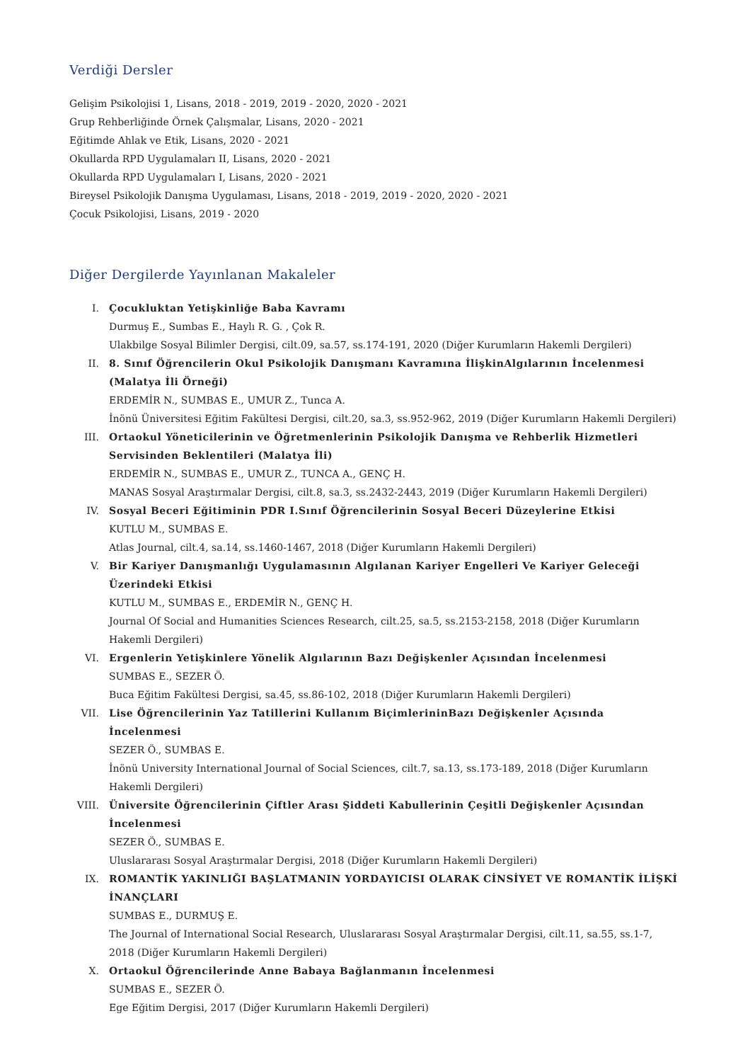Verdiği Dersler
Gelişim Psikolojisi 1, Lisans, 2018 - 2019, 2019 - 2020, 2020 - 2021
Grup Rehberliğinde Örnek Çalışmalar, Lisans, 2020 - 2021
Eğitimde Ahlak ve Etik, Lisans, 2020 - 2021
Okullarda RPD Uygulamaları II, Lisans, 2020 - 2021
Okullarda RPD Uygulamaları I, Lisans, 2020 - 2021
Bireysel Psikolojik Danışma Uygulaması, Lisans, 2018 - 2019, 2019 - 2020, 2020 - 2021
Çocuk Psikolojisi, Lisans, 2019 - 2020
Diğer Dergilerde Yayınlanan Makaleler
I. Çocukluktan Yetişkinliğe Baba Kavramı
Durmuş E., Sumbas E., Haylı R. G. , Çok R.
Ulakbilge Sosyal Bilimler Dergisi, cilt.09, sa.57, ss.174-191, 2020 (Diğer Kurumların Hakemli Dergileri)
II. 8. Sınıf Öğrencilerin Okul Psikolojik Danışmanı Kavramına İlişkinAlgılarının İncelenmesi (Malatya İli Örneği)
ERDEMİR N., SUMBAS E., UMUR Z., Tunca A.
İnönü Üniversitesi Eğitim Fakültesi Dergisi, cilt.20, sa.3, ss.952-962, 2019 (Diğer Kurumların Hakemli Dergileri)
III. Ortaokul Yöneticilerinin ve Öğretmenlerinin Psikolojik Danışma ve Rehberlik Hizmetleri Servisinden Beklentileri (Malatya İli)
ERDEMİR N., SUMBAS E., UMUR Z., TUNCA A., GENÇ H.
MANAS Sosyal Araştırmalar Dergisi, cilt.8, sa.3, ss.2432-2443, 2019 (Diğer Kurumların Hakemli Dergileri)
IV. Sosyal Beceri Eğitiminin PDR I.Sınıf Öğrencilerinin Sosyal Beceri Düzeylerine Etkisi
KUTLU M., SUMBAS E.
Atlas Journal, cilt.4, sa.14, ss.1460-1467, 2018 (Diğer Kurumların Hakemli Dergileri)
V. Bir Kariyer Danışmanlığı Uygulamasının Algılanan Kariyer Engelleri Ve Kariyer Geleceği Üzerindeki Etkisi
KUTLU M., SUMBAS E., ERDEMİR N., GENÇ H.
Journal Of Social and Humanities Sciences Research, cilt.25, sa.5, ss.2153-2158, 2018 (Diğer Kurumların Hakemli Dergileri)
VI. Ergenlerin Yetişkinlere Yönelik Algılarının Bazı Değişkenler Açısından İncelenmesi
SUMBAS E., SEZER Ö.
Buca Eğitim Fakültesi Dergisi, sa.45, ss.86-102, 2018 (Diğer Kurumların Hakemli Dergileri)
VII. Lise Öğrencilerinin Yaz Tatillerini Kullanım BiçimlerininBazı Değişkenler Açısında İncelenmesi
SEZER Ö., SUMBAS E.
İnönü University International Journal of Social Sciences, cilt.7, sa.13, ss.173-189, 2018 (Diğer Kurumların Hakemli Dergileri)
VIII. Üniversite Öğrencilerinin Çiftler Arası Şiddeti Kabullerinin Çeşitli Değişkenler Açısından İncelenmesi
SEZER Ö., SUMBAS E.
Uluslararası Sosyal Araştırmalar Dergisi, 2018 (Diğer Kurumların Hakemli Dergileri)
IX. ROMANTİK YAKINLIĞI BAŞLATMANIN YORDAYICISI OLARAK CİNSİYET VE ROMANTİK İLİŞKİ İNANÇLARI
SUMBAS E., DURMUŞ E.
The Journal of International Social Research, Uluslararası Sosyal Araştırmalar Dergisi, cilt.11, sa.55, ss.1-7, 2018 (Diğer Kurumların Hakemli Dergileri)
X. Ortaokul Öğrencilerinde Anne Babaya Bağlanmanın İncelenmesi
SUMBAS E., SEZER Ö.
Ege Eğitim Dergisi, 2017 (Diğer Kurumların Hakemli Dergileri)